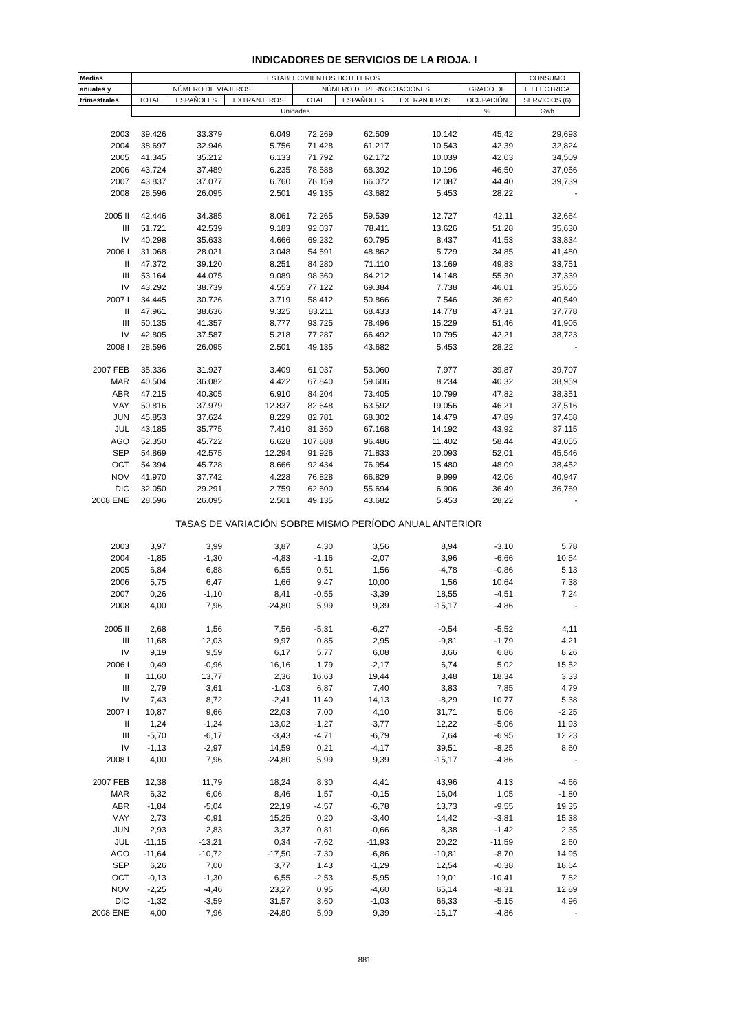INDICADORES DE SERVICIOS DE LA RIOJA. I
| Medias | ESTABLECIMIENTOS HOTELEROS | | | | | | | CONSUMO |
| --- | --- | --- | --- | --- | --- | --- | --- | --- |
| anuales y | NÚMERO DE VIAJEROS | | | NÚMERO DE PERNOCTACIONES | | | GRADO DE | E.ELECTRICA |
| trimestrales | TOTAL | ESPAÑOLES | EXTRANJEROS | TOTAL | ESPAÑOLES | EXTRANJEROS | OCUPACIÓN | SERVICIOS (6) |
| | Unidades | | | | | | % | Gwh |
| 2003 | 39.426 | 33.379 | 6.049 | 72.269 | 62.509 | 10.142 | 45,42 | 29,693 |
| 2004 | 38.697 | 32.946 | 5.756 | 71.428 | 61.217 | 10.543 | 42,39 | 32,824 |
| 2005 | 41.345 | 35.212 | 6.133 | 71.792 | 62.172 | 10.039 | 42,03 | 34,509 |
| 2006 | 43.724 | 37.489 | 6.235 | 78.588 | 68.392 | 10.196 | 46,50 | 37,056 |
| 2007 | 43.837 | 37.077 | 6.760 | 78.159 | 66.072 | 12.087 | 44,40 | 39,739 |
| 2008 | 28.596 | 26.095 | 2.501 | 49.135 | 43.682 | 5.453 | 28,22 | - |
| 2005 II | 42.446 | 34.385 | 8.061 | 72.265 | 59.539 | 12.727 | 42,11 | 32,664 |
| III | 51.721 | 42.539 | 9.183 | 92.037 | 78.411 | 13.626 | 51,28 | 35,630 |
| IV | 40.298 | 35.633 | 4.666 | 69.232 | 60.795 | 8.437 | 41,53 | 33,834 |
| 2006 I | 31.068 | 28.021 | 3.048 | 54.591 | 48.862 | 5.729 | 34,85 | 41,480 |
| II | 47.372 | 39.120 | 8.251 | 84.280 | 71.110 | 13.169 | 49,83 | 33,751 |
| III | 53.164 | 44.075 | 9.089 | 98.360 | 84.212 | 14.148 | 55,30 | 37,339 |
| IV | 43.292 | 38.739 | 4.553 | 77.122 | 69.384 | 7.738 | 46,01 | 35,655 |
| 2007 I | 34.445 | 30.726 | 3.719 | 58.412 | 50.866 | 7.546 | 36,62 | 40,549 |
| II | 47.961 | 38.636 | 9.325 | 83.211 | 68.433 | 14.778 | 47,31 | 37,778 |
| III | 50.135 | 41.357 | 8.777 | 93.725 | 78.496 | 15.229 | 51,46 | 41,905 |
| IV | 42.805 | 37.587 | 5.218 | 77.287 | 66.492 | 10.795 | 42,21 | 38,723 |
| 2008 I | 28.596 | 26.095 | 2.501 | 49.135 | 43.682 | 5.453 | 28,22 | - |
| 2007 FEB | 35.336 | 31.927 | 3.409 | 61.037 | 53.060 | 7.977 | 39,87 | 39,707 |
| MAR | 40.504 | 36.082 | 4.422 | 67.840 | 59.606 | 8.234 | 40,32 | 38,959 |
| ABR | 47.215 | 40.305 | 6.910 | 84.204 | 73.405 | 10.799 | 47,82 | 38,351 |
| MAY | 50.816 | 37.979 | 12.837 | 82.648 | 63.592 | 19.056 | 46,21 | 37,516 |
| JUN | 45.853 | 37.624 | 8.229 | 82.781 | 68.302 | 14.479 | 47,89 | 37,468 |
| JUL | 43.185 | 35.775 | 7.410 | 81.360 | 67.168 | 14.192 | 43,92 | 37,115 |
| AGO | 52.350 | 45.722 | 6.628 | 107.888 | 96.486 | 11.402 | 58,44 | 43,055 |
| SEP | 54.869 | 42.575 | 12.294 | 91.926 | 71.833 | 20.093 | 52,01 | 45,546 |
| OCT | 54.394 | 45.728 | 8.666 | 92.434 | 76.954 | 15.480 | 48,09 | 38,452 |
| NOV | 41.970 | 37.742 | 4.228 | 76.828 | 66.829 | 9.999 | 42,06 | 40,947 |
| DIC | 32.050 | 29.291 | 2.759 | 62.600 | 55.694 | 6.906 | 36,49 | 36,769 |
| 2008 ENE | 28.596 | 26.095 | 2.501 | 49.135 | 43.682 | 5.453 | 28,22 | - |
| TASAS DE VARIACIÓN SOBRE MISMO PERÍODO ANUAL ANTERIOR | | | | | | | | |
| 2003 | 3,97 | 3,99 | 3,87 | 4,30 | 3,56 | 8,94 | -3,10 | 5,78 |
| 2004 | -1,85 | -1,30 | -4,83 | -1,16 | -2,07 | 3,96 | -6,66 | 10,54 |
| 2005 | 6,84 | 6,88 | 6,55 | 0,51 | 1,56 | -4,78 | -0,86 | 5,13 |
| 2006 | 5,75 | 6,47 | 1,66 | 9,47 | 10,00 | 1,56 | 10,64 | 7,38 |
| 2007 | 0,26 | -1,10 | 8,41 | -0,55 | -3,39 | 18,55 | -4,51 | 7,24 |
| 2008 | 4,00 | 7,96 | -24,80 | 5,99 | 9,39 | -15,17 | -4,86 | - |
| 2005 II | 2,68 | 1,56 | 7,56 | -5,31 | -6,27 | -0,54 | -5,52 | 4,11 |
| III | 11,68 | 12,03 | 9,97 | 0,85 | 2,95 | -9,81 | -1,79 | 4,21 |
| IV | 9,19 | 9,59 | 6,17 | 5,77 | 6,08 | 3,66 | 6,86 | 8,26 |
| 2006 I | 0,49 | -0,96 | 16,16 | 1,79 | -2,17 | 6,74 | 5,02 | 15,52 |
| II | 11,60 | 13,77 | 2,36 | 16,63 | 19,44 | 3,48 | 18,34 | 3,33 |
| III | 2,79 | 3,61 | -1,03 | 6,87 | 7,40 | 3,83 | 7,85 | 4,79 |
| IV | 7,43 | 8,72 | -2,41 | 11,40 | 14,13 | -8,29 | 10,77 | 5,38 |
| 2007 I | 10,87 | 9,66 | 22,03 | 7,00 | 4,10 | 31,71 | 5,06 | -2,25 |
| II | 1,24 | -1,24 | 13,02 | -1,27 | -3,77 | 12,22 | -5,06 | 11,93 |
| III | -5,70 | -6,17 | -3,43 | -4,71 | -6,79 | 7,64 | -6,95 | 12,23 |
| IV | -1,13 | -2,97 | 14,59 | 0,21 | -4,17 | 39,51 | -8,25 | 8,60 |
| 2008 I | 4,00 | 7,96 | -24,80 | 5,99 | 9,39 | -15,17 | -4,86 | - |
| 2007 FEB | 12,38 | 11,79 | 18,24 | 8,30 | 4,41 | 43,96 | 4,13 | -4,66 |
| MAR | 6,32 | 6,06 | 8,46 | 1,57 | -0,15 | 16,04 | 1,05 | -1,80 |
| ABR | -1,84 | -5,04 | 22,19 | -4,57 | -6,78 | 13,73 | -9,55 | 19,35 |
| MAY | 2,73 | -0,91 | 15,25 | 0,20 | -3,40 | 14,42 | -3,81 | 15,38 |
| JUN | 2,93 | 2,83 | 3,37 | 0,81 | -0,66 | 8,38 | -1,42 | 2,35 |
| JUL | -11,15 | -13,21 | 0,34 | -7,62 | -11,93 | 20,22 | -11,59 | 2,60 |
| AGO | -11,64 | -10,72 | -17,50 | -7,30 | -6,86 | -10,81 | -8,70 | 14,95 |
| SEP | 6,26 | 7,00 | 3,77 | 1,43 | -1,29 | 12,54 | -0,38 | 18,64 |
| OCT | -0,13 | -1,30 | 6,55 | -2,53 | -5,95 | 19,01 | -10,41 | 7,82 |
| NOV | -2,25 | -4,46 | 23,27 | 0,95 | -4,60 | 65,14 | -8,31 | 12,89 |
| DIC | -1,32 | -3,59 | 31,57 | 3,60 | -1,03 | 66,33 | -5,15 | 4,96 |
| 2008 ENE | 4,00 | 7,96 | -24,80 | 5,99 | 9,39 | -15,17 | -4,86 | - |
881